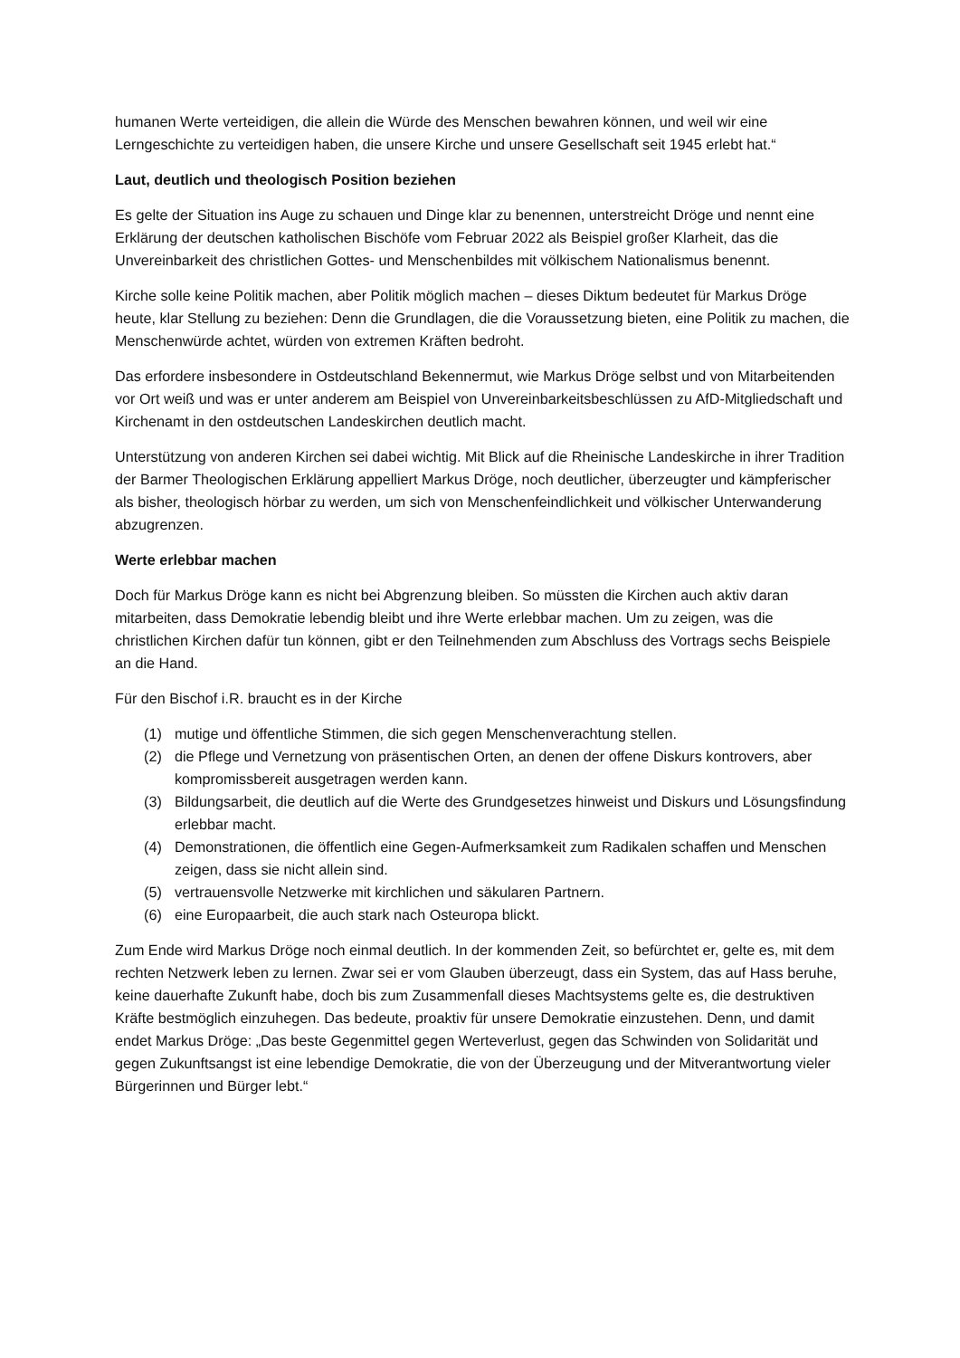humanen Werte verteidigen, die allein die Würde des Menschen bewahren können, und weil wir eine Lerngeschichte zu verteidigen haben, die unsere Kirche und unsere Gesellschaft seit 1945 erlebt hat.“
Laut, deutlich und theologisch Position beziehen
Es gelte der Situation ins Auge zu schauen und Dinge klar zu benennen, unterstreicht Dröge und nennt eine Erklärung der deutschen katholischen Bischöfe vom Februar 2022 als Beispiel großer Klarheit, das die Unvereinbarkeit des christlichen Gottes- und Menschenbildes mit völkischem Nationalismus benennt.
Kirche solle keine Politik machen, aber Politik möglich machen – dieses Diktum bedeutet für Markus Dröge heute, klar Stellung zu beziehen: Denn die Grundlagen, die die Voraussetzung bieten, eine Politik zu machen, die Menschenwürde achtet, würden von extremen Kräften bedroht.
Das erfordere insbesondere in Ostdeutschland Bekennermut, wie Markus Dröge selbst und von Mitarbeitenden vor Ort weiß und was er unter anderem am Beispiel von Unvereinbarkeitsbeschlüssen zu AfD-Mitgliedschaft und Kirchenamt in den ostdeutschen Landeskirchen deutlich macht.
Unterstützung von anderen Kirchen sei dabei wichtig. Mit Blick auf die Rheinische Landeskirche in ihrer Tradition der Barmer Theologischen Erklärung appelliert Markus Dröge, noch deutlicher, überzeugter und kämpferischer als bisher, theologisch hörbar zu werden, um sich von Menschenfeindlichkeit und völkischer Unterwanderung abzugrenzen.
Werte erlebbar machen
Doch für Markus Dröge kann es nicht bei Abgrenzung bleiben. So müssten die Kirchen auch aktiv daran mitarbeiten, dass Demokratie lebendig bleibt und ihre Werte erlebbar machen. Um zu zeigen, was die christlichen Kirchen dafür tun können, gibt er den Teilnehmenden zum Abschluss des Vortrags sechs Beispiele an die Hand.
Für den Bischof i.R. braucht es in der Kirche
(1) mutige und öffentliche Stimmen, die sich gegen Menschenverachtung stellen.
(2) die Pflege und Vernetzung von präsentischen Orten, an denen der offene Diskurs kontrovers, aber kompromissbereit ausgetragen werden kann.
(3) Bildungsarbeit, die deutlich auf die Werte des Grundgesetzes hinweist und Diskurs und Lösungsfindung erlebbar macht.
(4) Demonstrationen, die öffentlich eine Gegen-Aufmerksamkeit zum Radikalen schaffen und Menschen zeigen, dass sie nicht allein sind.
(5) vertrauensvolle Netzwerke mit kirchlichen und säkularen Partnern.
(6) eine Europaarbeit, die auch stark nach Osteuropa blickt.
Zum Ende wird Markus Dröge noch einmal deutlich. In der kommenden Zeit, so befürchtet er, gelte es, mit dem rechten Netzwerk leben zu lernen. Zwar sei er vom Glauben überzeugt, dass ein System, das auf Hass beruhe, keine dauerhafte Zukunft habe, doch bis zum Zusammenfall dieses Machtsystems gelte es, die destruktiven Kräfte bestmöglich einzuhegen. Das bedeute, proaktiv für unsere Demokratie einzustehen. Denn, und damit endet Markus Dröge: „Das beste Gegenmittel gegen Werteverlust, gegen das Schwinden von Solidarität und gegen Zukunftsangst ist eine lebendige Demokratie, die von der Überzeugung und der Mitverantwortung vieler Bürgerinnen und Bürger lebt.“